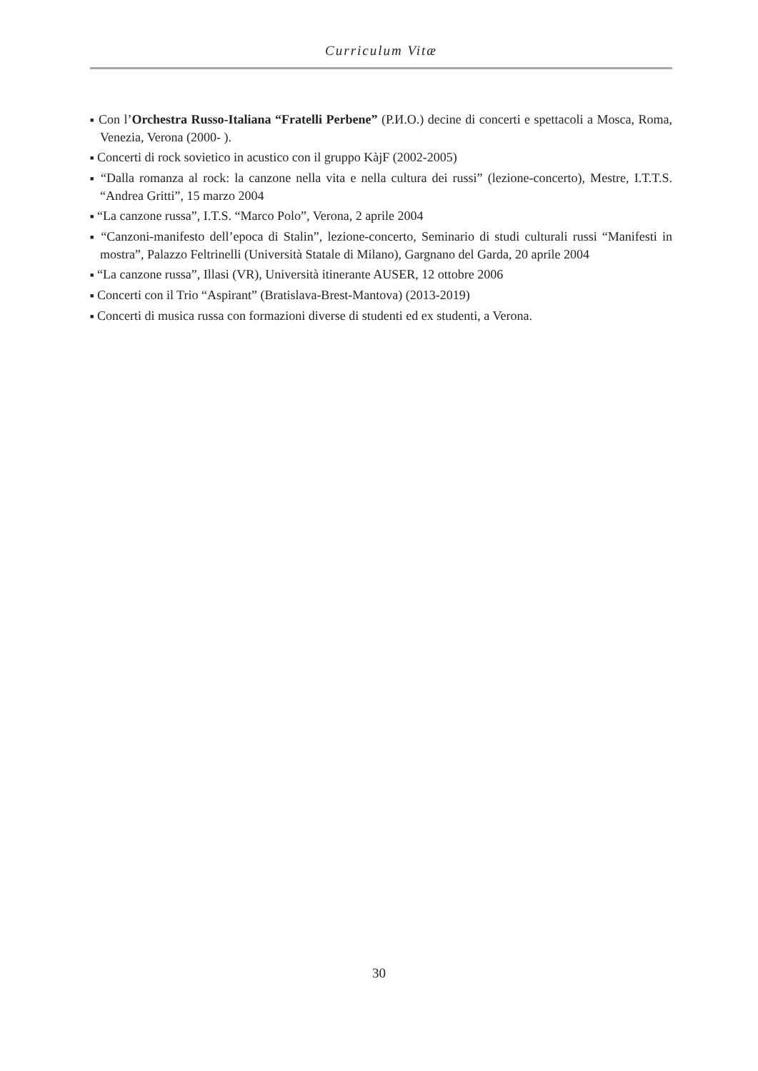Curriculum Vitæ
■ Con l’Orchestra Russo-Italiana “Fratelli Perbene” (Р.И.О.) decine di concerti e spettacoli a Mosca, Roma, Venezia, Verona (2000- ).
■ Concerti di rock sovietico in acustico con il gruppo KàjF (2002-2005)
■ “Dalla romanza al rock: la canzone nella vita e nella cultura dei russi” (lezione-concerto), Mestre, I.T.T.S. “Andrea Gritti”, 15 marzo 2004
■ “La canzone russa”, I.T.S. “Marco Polo”, Verona, 2 aprile 2004
■ “Canzoni-manifesto dell’epoca di Stalin”, lezione-concerto, Seminario di studi culturali russi “Manifesti in mostra”, Palazzo Feltrinelli (Università Statale di Milano), Gargnano del Garda, 20 aprile 2004
■ “La canzone russa”, Illasi (VR), Università itinerante AUSER, 12 ottobre 2006
■ Concerti con il Trio “Aspirant” (Bratislava-Brest-Mantova) (2013-2019)
■ Concerti di musica russa con formazioni diverse di studenti ed ex studenti, a Verona.
30